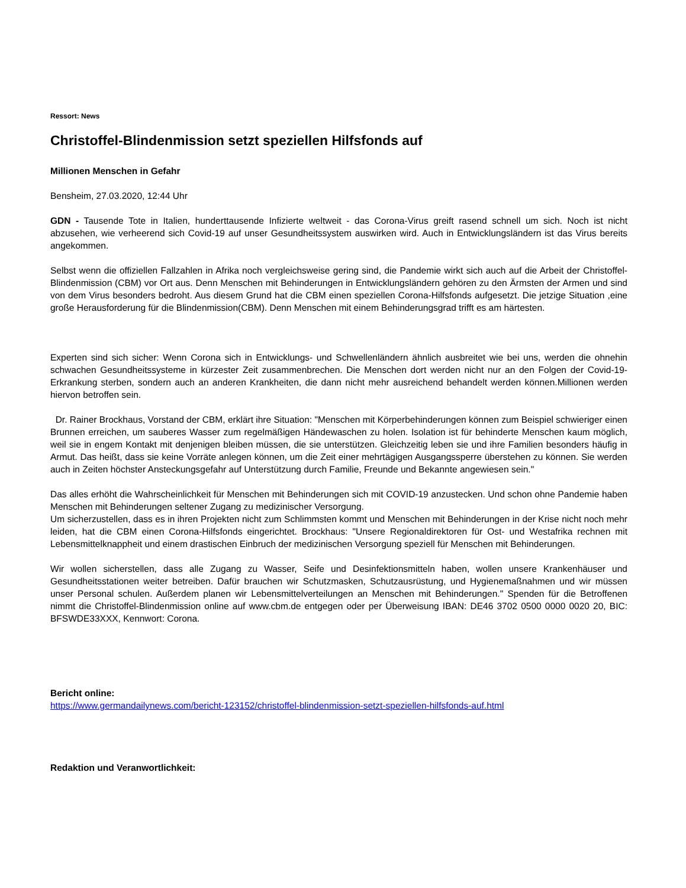Ressort: News
Christoffel-Blindenmission setzt speziellen Hilfsfonds auf
Millionen Menschen in Gefahr
Bensheim, 27.03.2020, 12:44 Uhr
GDN - Tausende Tote in Italien, hunderttausende Infizierte weltweit - das Corona-Virus greift rasend schnell um sich. Noch ist nicht abzusehen, wie verheerend sich Covid-19 auf unser Gesundheitssystem auswirken wird. Auch in Entwicklungsländern ist das Virus bereits angekommen.
Selbst wenn die offiziellen Fallzahlen in Afrika noch vergleichsweise gering sind, die Pandemie wirkt sich auch auf die Arbeit der Christoffel-Blindenmission (CBM) vor Ort aus. Denn Menschen mit Behinderungen in Entwicklungsländern gehören zu den Ärmsten der Armen und sind von dem Virus besonders bedroht. Aus diesem Grund hat die CBM einen speziellen Corona-Hilfsfonds aufgesetzt. Die jetzige Situation ,eine große Herausforderung für die Blindenmission(CBM). Denn Menschen mit einem Behinderungsgrad trifft es am härtesten.
Experten sind sich sicher: Wenn Corona sich in Entwicklungs- und Schwellenländern ähnlich ausbreitet wie bei uns, werden die ohnehin schwachen Gesundheitssysteme in kürzester Zeit zusammenbrechen. Die Menschen dort werden nicht nur an den Folgen der Covid-19-Erkrankung sterben, sondern auch an anderen Krankheiten, die dann nicht mehr ausreichend behandelt werden können.Millionen werden hiervon betroffen sein.
Dr. Rainer Brockhaus, Vorstand der CBM, erklärt ihre Situation: "Menschen mit Körperbehinderungen können zum Beispiel schwieriger einen Brunnen erreichen, um sauberes Wasser zum regelmäßigen Händewaschen zu holen. Isolation ist für behinderte Menschen kaum möglich, weil sie in engem Kontakt mit denjenigen bleiben müssen, die sie unterstützen. Gleichzeitig leben sie und ihre Familien besonders häufig in Armut. Das heißt, dass sie keine Vorräte anlegen können, um die Zeit einer mehrtägigen Ausgangssperre überstehen zu können. Sie werden auch in Zeiten höchster Ansteckungsgefahr auf Unterstützung durch Familie, Freunde und Bekannte angewiesen sein."
Das alles erhöht die Wahrscheinlichkeit für Menschen mit Behinderungen sich mit COVID-19 anzustecken. Und schon ohne Pandemie haben Menschen mit Behinderungen seltener Zugang zu medizinischer Versorgung.
Um sicherzustellen, dass es in ihren Projekten nicht zum Schlimmsten kommt und Menschen mit Behinderungen in der Krise nicht noch mehr leiden, hat die CBM einen Corona-Hilfsfonds eingerichtet. Brockhaus: "Unsere Regionaldirektoren für Ost- und Westafrika rechnen mit Lebensmittelknappheit und einem drastischen Einbruch der medizinischen Versorgung speziell für Menschen mit Behinderungen.
Wir wollen sicherstellen, dass alle Zugang zu Wasser, Seife und Desinfektionsmitteln haben, wollen unsere Krankenhäuser und Gesundheitsstationen weiter betreiben. Dafür brauchen wir Schutzmasken, Schutzausrüstung, und Hygienemaßnahmen und wir müssen unser Personal schulen. Außerdem planen wir Lebensmittelverteilungen an Menschen mit Behinderungen." Spenden für die Betroffenen nimmt die Christoffel-Blindenmission online auf www.cbm.de entgegen oder per Überweisung IBAN: DE46 3702 0500 0000 0020 20, BIC: BFSWDE33XXX, Kennwort: Corona.
Bericht online:
https://www.germandailynews.com/bericht-123152/christoffel-blindenmission-setzt-speziellen-hilfsfonds-auf.html
Redaktion und Veranwortlichkeit: